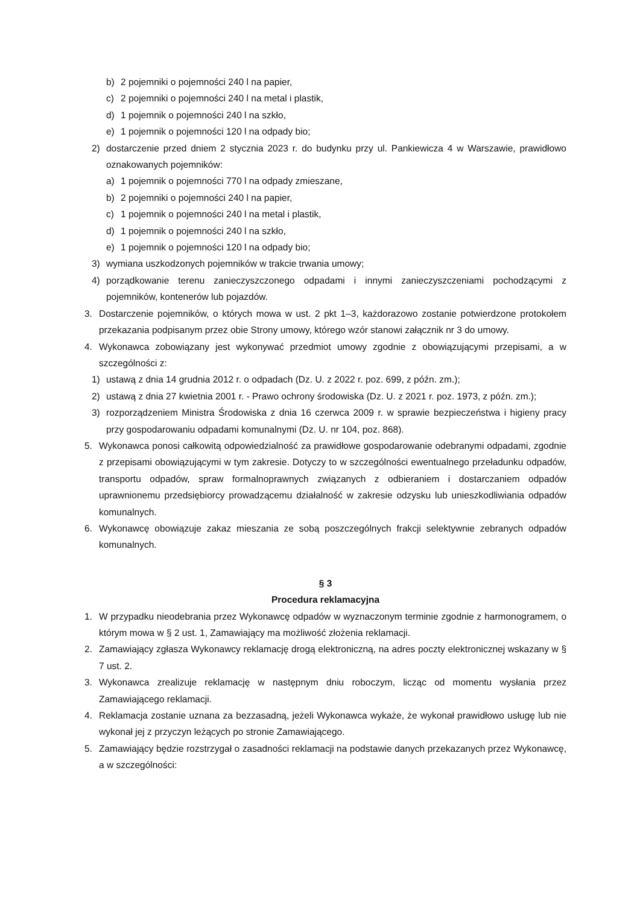b) 2 pojemniki o pojemności 240 l na papier,
c) 2 pojemniki o pojemności 240 l na metal i plastik,
d) 1 pojemnik o pojemności 240 l na szkło,
e) 1 pojemnik o pojemności 120 l na odpady bio;
2) dostarczenie przed dniem 2 stycznia 2023 r. do budynku przy ul. Pankiewicza 4 w Warszawie, prawidłowo oznakowanych pojemników:
a) 1 pojemnik o pojemności 770 l na odpady zmieszane,
b) 2 pojemniki o pojemności 240 l na papier,
c) 1 pojemnik o pojemności 240 l na metal i plastik,
d) 1 pojemnik o pojemności 240 l na szkło,
e) 1 pojemnik o pojemności 120 l na odpady bio;
3) wymiana uszkodzonych pojemników w trakcie trwania umowy;
4) porządkowanie terenu zanieczyszczonego odpadami i innymi zanieczyszczeniami pochodzącymi z pojemników, kontenerów lub pojazdów.
3. Dostarczenie pojemników, o których mowa w ust. 2 pkt 1–3, każdorazowo zostanie potwierdzone protokołem przekazania podpisanym przez obie Strony umowy, którego wzór stanowi załącznik nr 3 do umowy.
4. Wykonawca zobowiązany jest wykonywać przedmiot umowy zgodnie z obowiązującymi przepisami, a w szczególności z:
1) ustawą z dnia 14 grudnia 2012 r. o odpadach (Dz. U. z 2022 r. poz. 699, z późn. zm.);
2) ustawą z dnia 27 kwietnia 2001 r. - Prawo ochrony środowiska (Dz. U. z 2021 r. poz. 1973, z późn. zm.);
3) rozporządzeniem Ministra Środowiska z dnia 16 czerwca 2009 r. w sprawie bezpieczeństwa i higieny pracy przy gospodarowaniu odpadami komunalnymi (Dz. U. nr 104, poz. 868).
5. Wykonawca ponosi całkowitą odpowiedzialność za prawidłowe gospodarowanie odebranymi odpadami, zgodnie z przepisami obowiązującymi w tym zakresie. Dotyczy to w szczególności ewentualnego przeładunku odpadów, transportu odpadów, spraw formalnoprawnych związanych z odbieraniem i dostarczaniem odpadów uprawnionemu przedsiębiorcy prowadzącemu działalność w zakresie odzysku lub unieszkodliwiania odpadów komunalnych.
6. Wykonawcę obowiązuje zakaz mieszania ze sobą poszczególnych frakcji selektywnie zebranych odpadów komunalnych.
§ 3
Procedura reklamacyjna
1. W przypadku nieodebrania przez Wykonawcę odpadów w wyznaczonym terminie zgodnie z harmonogramem, o którym mowa w § 2 ust. 1, Zamawiający ma możliwość złożenia reklamacji.
2. Zamawiający zgłasza Wykonawcy reklamację drogą elektroniczną, na adres poczty elektronicznej wskazany w § 7 ust. 2.
3. Wykonawca zrealizuje reklamację w następnym dniu roboczym, licząc od momentu wysłania przez Zamawiającego reklamacji.
4. Reklamacja zostanie uznana za bezzasadną, jeżeli Wykonawca wykaże, że wykonał prawidłowo usługę lub nie wykonał jej z przyczyn leżących po stronie Zamawiającego.
5. Zamawiający będzie rozstrzygał o zasadności reklamacji na podstawie danych przekazanych przez Wykonawcę, a w szczególności: